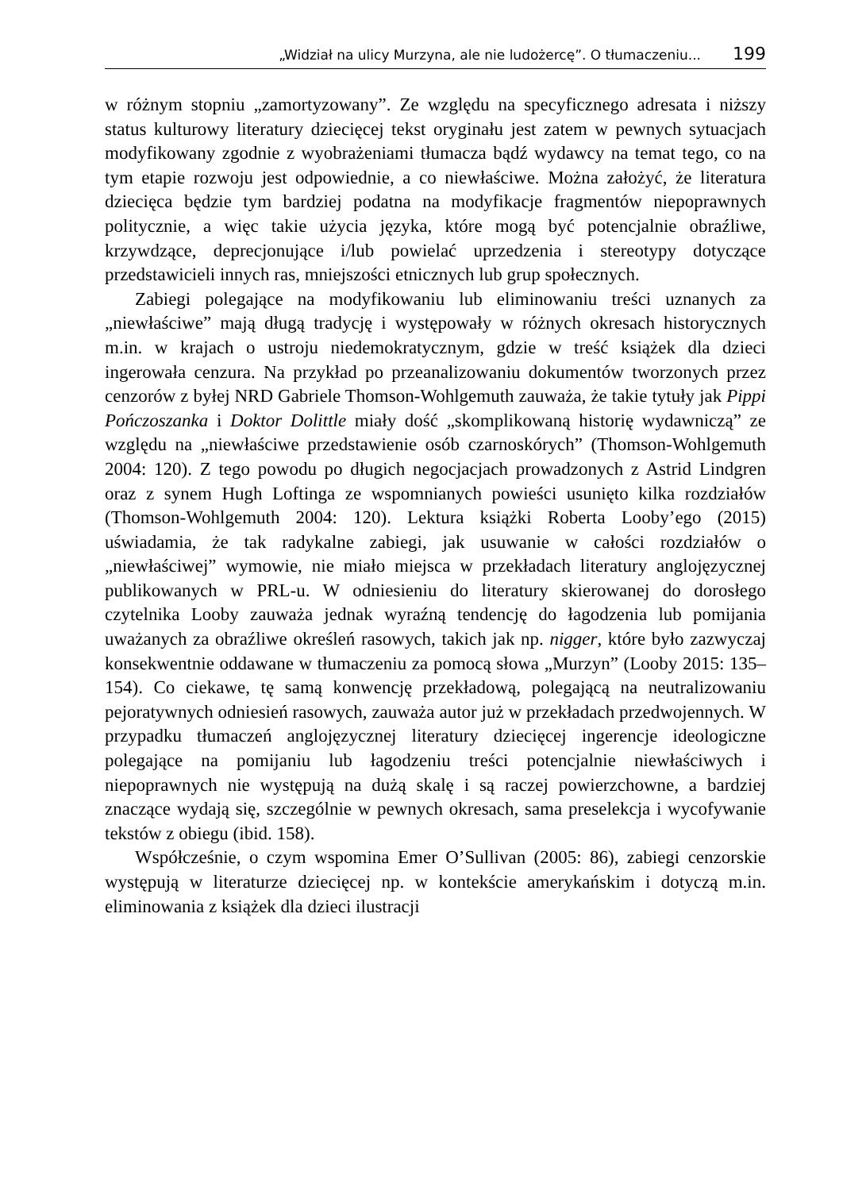„Widział na ulicy Murzyna, ale nie ludożercę”. O tłumaczeniu... 199
w różnym stopniu „zamortyzowany”. Ze względu na specyficznego adresata i niższy status kulturowy literatury dziecięcej tekst oryginału jest zatem w pewnych sytuacjach modyfikowany zgodnie z wyobrażeniami tłumacza bądź wydawcy na temat tego, co na tym etapie rozwoju jest odpowiednie, a co niewłaściwe. Można założyć, że literatura dziecięca będzie tym bardziej podatna na modyfikacje fragmentów niepoprawnych politycznie, a więc takie użycia języka, które mogą być potencjalnie obraźliwe, krzywdzące, deprecjonujące i/lub powielać uprzedzenia i stereotypy dotyczące przedstawicieli innych ras, mniejszości etnicznych lub grup społecznych.
Zabiegi polegające na modyfikowaniu lub eliminowaniu treści uznanych za „niewłaściwe” mają długą tradycję i występowały w różnych okresach historycznych m.in. w krajach o ustroju niedemokratycznym, gdzie w treść książek dla dzieci ingerowała cenzura. Na przykład po przeanalizowaniu dokumentów tworzonych przez cenzorów z byłej NRD Gabriele Thomson-Wohlgemuth zauważa, że takie tytuły jak Pippi Pończoszanka i Doktor Dolittle miały dość „skomplikowaną historię wydawniczą” ze względu na „niewłaściwe przedstawienie osób czarnoskórych” (Thomson-Wohlgemuth 2004: 120). Z tego powodu po długich negocjacjach prowadzonych z Astrid Lindgren oraz z synem Hugh Loftinga ze wspomnianych powieści usunięto kilka rozdziałów (Thomson-Wohlgemuth 2004: 120). Lektura książki Roberta Looby’ego (2015) uświadamia, że tak radykalne zabiegi, jak usuwanie w całości rozdziałów o „niewłaściwej” wymowie, nie miało miejsca w przekładach literatury anglojęzycznej publikowanych w PRL-u. W odniesieniu do literatury skierowanej do dorosłego czytelnika Looby zauważa jednak wyraźną tendencję do łagodzenia lub pomijania uważanych za obraźliwe określeń rasowych, takich jak np. nigger, które było zazwyczaj konsekwentnie oddawane w tłumaczeniu za pomocą słowa „Murzyn” (Looby 2015: 135–154). Co ciekawe, tę samą konwencję przekładową, polegającą na neutralizowaniu pejoratywnych odniesień rasowych, zauważa autor już w przekładach przedwojennych. W przypadku tłumaczeń anglojęzycznej literatury dziecięcej ingerencje ideologiczne polegające na pomijaniu lub łagodzeniu treści potencjalnie niewłaściwych i niepoprawnych nie występują na dużą skalę i są raczej powierzchowne, a bardziej znaczące wydają się, szczególnie w pewnych okresach, sama preselekcja i wycofywanie tekstów z obiegu (ibid. 158).
Współcześnie, o czym wspomina Emer O’Sullivan (2005: 86), zabiegi cenzorskie występują w literaturze dziecięcej np. w kontekście amerykańskim i dotyczą m.in. eliminowania z książek dla dzieci ilustracji